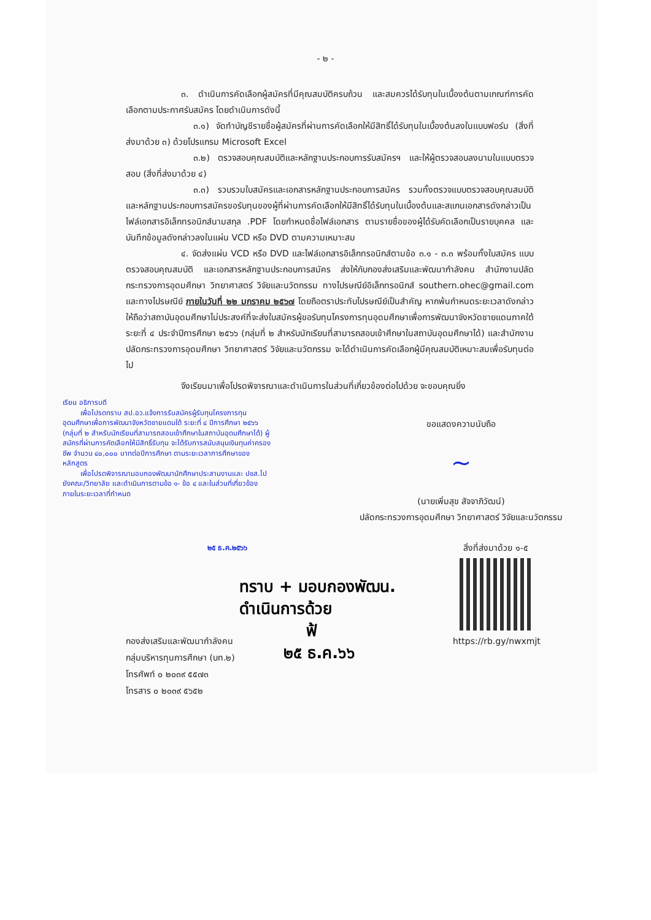- ๒ -
๓. ดำเนินการคัดเลือกผู้สมัครที่มีคุณสมบัติครบถ้วน และสมควรได้รับทุนในเบื้องต้นตามเกณฑ์การคัดเลือกตามประกาศรับสมัคร โดยดำเนินการดังนี้
๓.๑) จัดทำบัญชีรายชื่อผู้สมัครที่ผ่านการคัดเลือกให้มีสิทธิ์ได้รับทุนในเบื้องต้นลงในแบบฟอร์ม (สิ่งที่ส่งมาด้วย ๓) ด้วยโปรแกรม Microsoft Excel
๓.๒) ตรวจสอบคุณสมบัติและหลักฐานประกอบการรับสมัครฯ และให้ผู้ตรวจสอบลงนามในแบบตรวจสอบ (สิ่งที่ส่งมาด้วย ๔)
๓.๓) รวบรวมใบสมัครและเอกสารหลักฐานประกอบการสมัคร รวมทั้งตรวจแบบตรวจสอบคุณสมบัติ และหลักฐานประกอบการสมัครขอรับทุนของผู้ที่ผ่านการคัดเลือกให้มีสิทธิ์ได้รับทุนในเบื้องต้นและสแกนเอกสารดังกล่าวเป็นไฟล์เอกสารอิเล็กทรอนิกส์นามสกุล .PDF โดยกำหนดชื่อไฟล์เอกสาร ตามรายชื่อของผู้ได้รับคัดเลือกเป็นรายบุคคล และบันทึกข้อมูลดังกล่าวลงในแผ่น VCD หรือ DVD ตามความเหมาะสม
๔. จัดส่งแผ่น VCD หรือ DVD และไฟล์เอกสารอิเล็กทรอนิกส์ตามข้อ ๓.๑ - ๓.๓ พร้อมทั้งใบสมัคร แบบตรวจสอบคุณสมบัติ และเอกสารหลักฐานประกอบการสมัคร ส่งให้กับกองส่งเสริมและพัฒนากำลังคน สำนักงานปลัดกระทรวงการอุดมศึกษา วิทยาศาสตร์ วิจัยและนวัตกรรม ทางไปรษณีย์อิเล็กทรอนิกส์ southern.ohec@gmail.com และทางไปรษณีย์ ภายในวันที่ ๒๒ มกราคม ๒๕๖๗ โดยถือตราประทับไปรษณีย์เป็นสำคัญ หากพ้นกำหนดระยะเวลาดังกล่าว ให้ถือว่าสถาบันอุดมศึกษาไม่ประสงค์ที่จะส่งใบสมัครผู้ขอรับทุนโครงการทุนอุดมศึกษาเพื่อการพัฒนาจังหวัดชายแดนภาคใต้ ระยะที่ ๔ ประจำปีการศึกษา ๒๕๖๖ (กลุ่มที่ ๒ สำหรับนักเรียนที่สามารถสอบเข้าศึกษาในสถาบันอุดมศึกษาได้) และสำนักงานปลัดกระทรวงการอุดมศึกษา วิทยาศาสตร์ วิจัยและนวัตกรรม จะได้ดำเนินการคัดเลือกผู้มีคุณสมบัติเหมาะสมเพื่อรับทุนต่อไป
จึงเรียนมาเพื่อโปรดพิจารณาและดำเนินการในส่วนที่เกี่ยวข้องต่อไปด้วย จะขอบคุณยิ่ง
เรียน อธิการบดี
เพื่อโปรดทราบ สป.อว.แจ้งการรับสมัครผู้รับทุนโครงการทุนอุดมศึกษาเพื่อการพัฒนาจังหวัดชายแดนใต้ ระยะที่ ๔ ปีการศึกษา ๒๕๖๖ (กลุ่มที่ ๒ สำหรับนักเรียนที่สามารถสอบเข้าศึกษาในสถาบันอุดมศึกษาได้) ผู้สมัครที่ผ่านการคัดเลือกให้มีสิทธิ์รับทุน จะได้รับการสนับสนุนเงินทุนค่าครองชีพ จำนวน ๔๐,๐๐๐ บาทต่อปีการศึกษา ตามระยะเวลาการศึกษาของหลักสูตร
เพื่อโปรดพิจารณามอบกองพัฒนานักศึกษาประสานงานและ ปชส.ไปยังคณะ/วิทยาลัย และดำเนินการตามข้อ ๑- ข้อ ๔ และในส่วนที่เกี่ยวข้อง ภายในระยะเวลาที่กำหนด
ขอแสดงความนับถือ
~
(นายเพิ่มสุข สัจจาภิวัฒน์)
ปลัดกระทรวงการอุดมศึกษา วิทยาศาสตร์ วิจัยและนวัตกรรม
๒๕ ธ.ค.๒๕๖๖
สิ่งที่ส่งมาด้วย ๑-๕
https://rb.gy/nwxmjt
ทราบ + มอบกองพัฒน.
ดำเนินการด้วย
ฟ้
๒๕ ธ.ค.๖๖
กองส่งเสริมและพัฒนากำลังคน
กลุ่มบริหารทุนการศึกษา (บท.๒)
โทรศัพท์ ๐ ๒๐๓๙ ๕๕๗๓
โทรสาร ๐ ๒๐๓๙ ๕๖๕๒